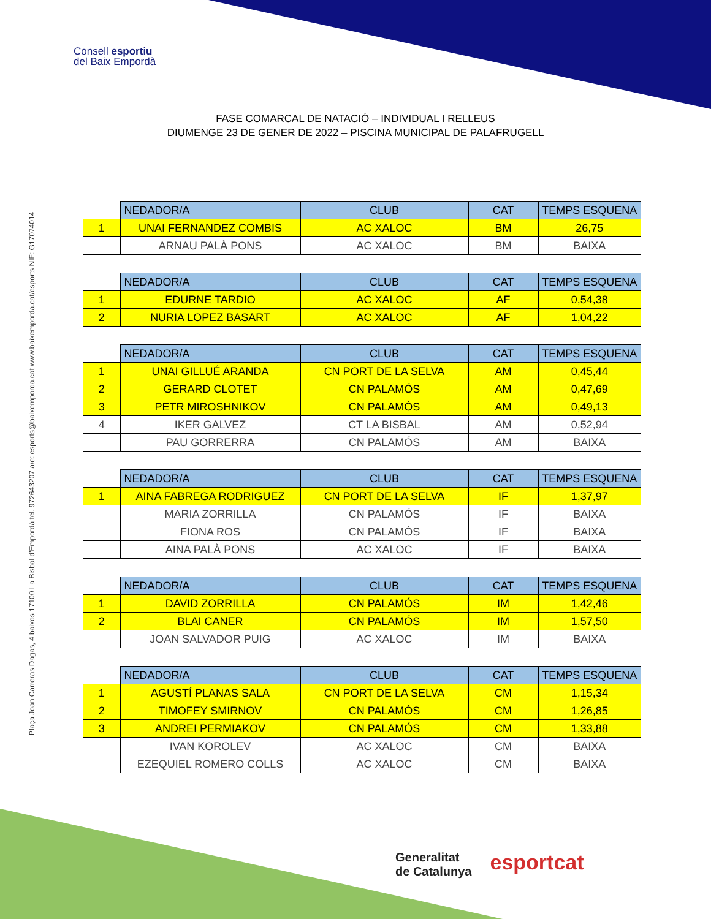Consell esportiu
del Baix Empordà
Plaça Joan Carreras Dagas, 4 baixos 17100 La Bisbal d'Empordà tel. 972643207 a/e: esports@baixemporda.cat www.baixemporda.cat/esports NIF: G17074014
FASE COMARCAL DE NATACIÓ – INDIVIDUAL I RELLEUS
DIUMENGE 23 DE GENER DE 2022 – PISCINA MUNICIPAL DE PALAFRUGELL
| | NEDADOR/A | CLUB | CAT | TEMPS ESQUENA |
| --- | --- | --- | --- | --- |
| 1 | UNAI FERNANDEZ COMBIS | AC XALOC | BM | 26,75 |
| | ARNAU PALÀ PONS | AC XALOC | BM | BAIXA |
| | NEDADOR/A | CLUB | CAT | TEMPS ESQUENA |
| --- | --- | --- | --- | --- |
| 1 | EDURNE TARDIO | AC XALOC | AF | 0,54,38 |
| 2 | NURIA LOPEZ BASART | AC XALOC | AF | 1,04,22 |
| | NEDADOR/A | CLUB | CAT | TEMPS ESQUENA |
| --- | --- | --- | --- | --- |
| 1 | UNAI GILLUÉ ARANDA | CN PORT DE LA SELVA | AM | 0,45,44 |
| 2 | GERARD CLOTET | CN PALAMÓS | AM | 0,47,69 |
| 3 | PETR MIROSHNIKOV | CN PALAMÓS | AM | 0,49,13 |
| 4 | IKER GALVEZ | CT LA BISBAL | AM | 0,52,94 |
| | PAU GORRERRA | CN PALAMÓS | AM | BAIXA |
| | NEDADOR/A | CLUB | CAT | TEMPS ESQUENA |
| --- | --- | --- | --- | --- |
| 1 | AINA FABREGA RODRIGUEZ | CN PORT DE LA SELVA | IF | 1,37,97 |
| | MARIA ZORRILLA | CN PALAMÓS | IF | BAIXA |
| | FIONA ROS | CN PALAMÓS | IF | BAIXA |
| | AINA PALÀ PONS | AC XALOC | IF | BAIXA |
| | NEDADOR/A | CLUB | CAT | TEMPS ESQUENA |
| --- | --- | --- | --- | --- |
| 1 | DAVID ZORRILLA | CN PALAMÓS | IM | 1,42,46 |
| 2 | BLAI CANER | CN PALAMÓS | IM | 1,57,50 |
| | JOAN SALVADOR PUIG | AC XALOC | IM | BAIXA |
| | NEDADOR/A | CLUB | CAT | TEMPS ESQUENA |
| --- | --- | --- | --- | --- |
| 1 | AGUSTÍ PLANAS SALA | CN PORT DE LA SELVA | CM | 1,15,34 |
| 2 | TIMOFEY SMIRNOV | CN PALAMÓS | CM | 1,26,85 |
| 3 | ANDREI PERMIAKOV | CN PALAMÓS | CM | 1,33,88 |
| | IVAN KOROLEV | AC XALOC | CM | BAIXA |
| | EZEQUIEL ROMERO COLLS | AC XALOC | CM | BAIXA |
Generalitat
de Catalunya
esportcat